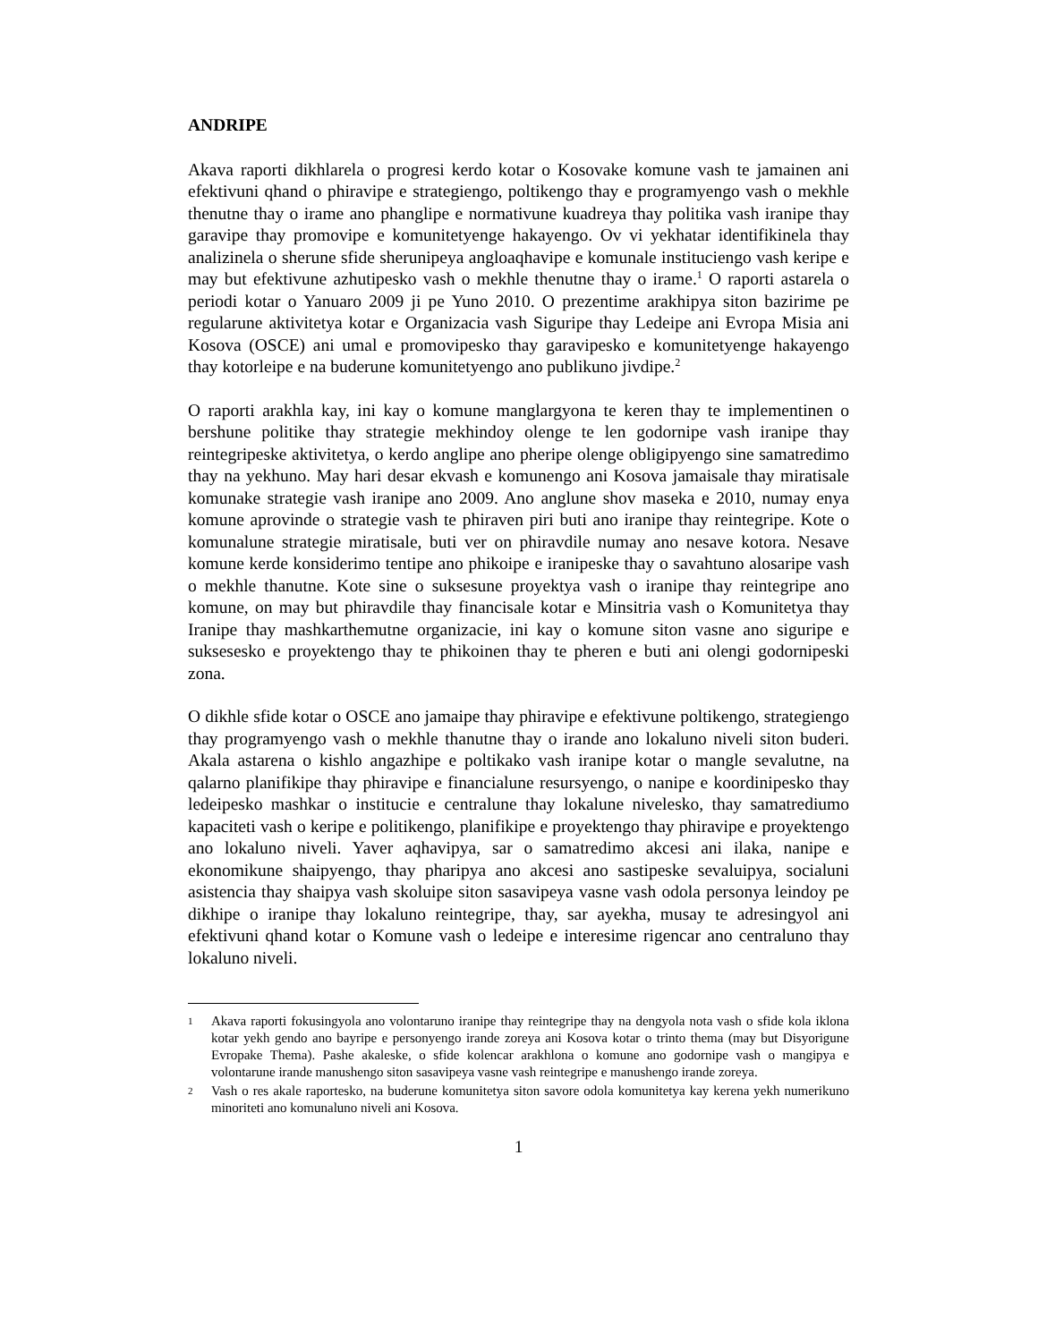ANDRIPE
Akava raporti dikhlarela o progresi kerdo kotar o Kosovake komune vash te jamainen ani efektivuni qhand o phiravipe e strategiengo, poltikengo thay e programyengo vash o mekhle thenutne thay o irame ano phanglipe e normativune kuadreya thay politika vash iranipe thay garavipe thay promovipe e komunitetyenge hakayengo. Ov vi yekhatar identifikinela thay analizinela o sherune sfide sherunipeya angloaqhavipe e komunale instituciengo vash keripe e may but efektivune azhutipesko vash o mekhle thenutne thay o irame.<sup>1</sup> O raporti astarela o periodi kotar o Yanuaro 2009 ji pe Yuno 2010. O prezentime arakhipya siton bazirime pe regularune aktivitetya kotar e Organizacia vash Siguripe thay Ledeipe ani Evropa Misia ani Kosova (OSCE) ani umal e promovipesko thay garavipesko e komunitetyenge hakayengo thay kotorleipe e na buderune komunitetyengo ano publikuno jivdipe.<sup>2</sup>
O raporti arakhla kay, ini kay o komune manglargyona te keren thay te implementinen o bershune politike thay strategie mekhindoy olenge te len godornipe vash iranipe thay reintegripeske aktivitetya, o kerdo anglipe ano pheripe olenge obligipyengo sine samatredimo thay na yekhuno. May hari desar ekvash e komunengo ani Kosova jamaisale thay miratisale komunake strategie vash iranipe ano 2009. Ano anglune shov maseka e 2010, numay enya komune aprovinde o strategie vash te phiraven piri buti ano iranipe thay reintegripe. Kote o komunalune strategie miratisale, buti ver on phiravdile numay ano nesave kotora. Nesave komune kerde konsiderimo tentipe ano phikoipe e iranipeske thay o savahtuno alosaripe vash o mekhle thanutne. Kote sine o suksesune proyektya vash o iranipe thay reintegripe ano komune, on may but phiravdile thay financisale kotar e Minsitria vash o Komunitetya thay Iranipe thay mashkarthemutne organizacie, ini kay o komune siton vasne ano siguripe e suksesesko e proyektengo thay te phikoinen thay te pheren e buti ani olengi godornipeski zona.
O dikhle sfide kotar o OSCE ano jamaipe thay phiravipe e efektivune poltikengo, strategiengo thay programyengo vash o mekhle thanutne thay o irande ano lokaluno niveli siton buderi. Akala astarena o kishlo angazhipe e poltikako vash iranipe kotar o mangle sevalutne, na qalarno planifikipe thay phiravipe e financialune resursyengo, o nanipe e koordinipesko thay ledeipesko mashkar o institucie e centralune thay lokalune nivelesko, thay samatrediumo kapaciteti vash o keripe e politikengo, planifikipe e proyektengo thay phiravipe e proyektengo ano lokaluno niveli. Yaver aqhavipya, sar o samatredimo akcesi ani ilaka, nanipe e ekonomikune shaipyengo, thay pharipya ano akcesi ano sastipeske sevaluipya, socialuni asistencia thay shaipya vash skoluipe siton sasavipeya vasne vash odola personya leindoy pe dikhipe o iranipe thay lokaluno reintegripe, thay, sar ayekha, musay te adresingyol ani efektivuni qhand kotar o Komune vash o ledeipe e interesime rigencar ano centraluno thay lokaluno niveli.
1 Akava raporti fokusingyola ano volontaruno iranipe thay reintegripe thay na dengyola nota vash o sfide kola iklona kotar yekh gendo ano bayripe e personyengo irande zoreya ani Kosova kotar o trinto thema (may but Disyorigune Evropake Thema). Pashe akaleske, o sfide kolencar arakhlona o komune ano godornipe vash o mangipya e volontarune irande manushengo siton sasavipeya vasne vash reintegripe e manushengo irande zoreya.
2 Vash o res akale raportesko, na buderune komunitetya siton savore odola komunitetya kay kerena yekh numerikuno minoriteti ano komunaluno niveli ani Kosova.
1